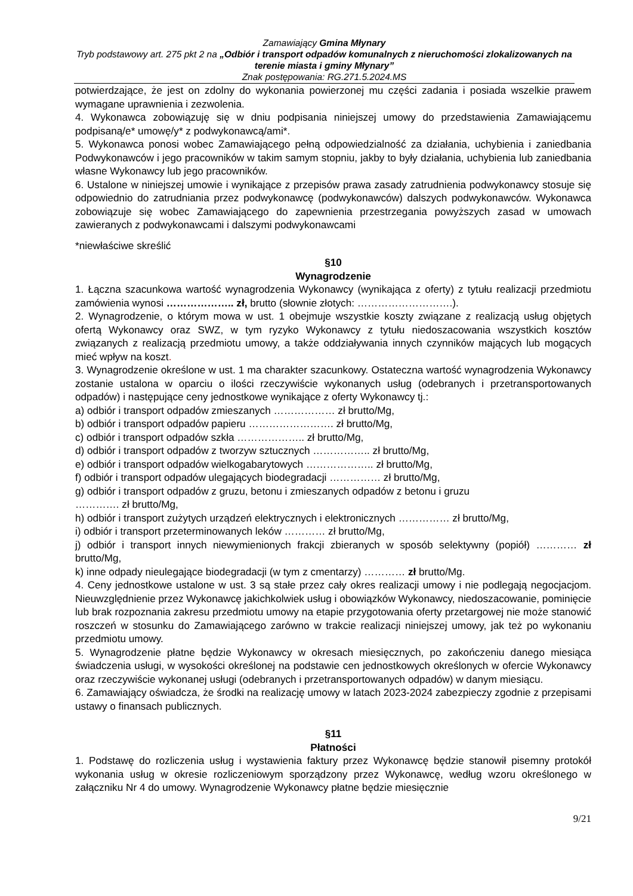Zamawiający Gmina Młynary
Tryb podstawowy art. 275 pkt 2 na „Odbiór i transport odpadów komunalnych z nieruchomości zlokalizowanych na terenie miasta i gminy Młynary”
Znak postępowania: RG.271.5.2024.MS
potwierdzające, że jest on zdolny do wykonania powierzonej mu części zadania i posiada wszelkie prawem wymagane uprawnienia i zezwolenia.
4. Wykonawca zobowiązuję się w dniu podpisania niniejszej umowy do przedstawienia Zamawiającemu podpisaną/e* umowę/y* z podwykonawcą/ami*.
5. Wykonawca ponosi wobec Zamawiającego pełną odpowiedzialność za działania, uchybienia i zaniedbania Podwykonawców i jego pracowników w takim samym stopniu, jakby to były działania, uchybienia lub zaniedbania własne Wykonawcy lub jego pracowników.
6. Ustalone w niniejszej umowie i wynikające z przepisów prawa zasady zatrudnienia podwykonawcy stosuje się odpowiednio do zatrudniania przez podwykonawcę (podwykonawców) dalszych podwykonawców. Wykonawca zobowiązuje się wobec Zamawiającego do zapewnienia przestrzegania powyższych zasad w umowach zawieranych z podwykonawcami i dalszymi podwykonawcami
*niewłaściwe skreślić
§10
Wynagrodzenie
1. Łączna szacunkowa wartość wynagrodzenia Wykonawcy (wynikająca z oferty) z tytułu realizacji przedmiotu zamówienia wynosi ……………….. zł, brutto (słownie złotych: ……………………….).
2. Wynagrodzenie, o którym mowa w ust. 1 obejmuje wszystkie koszty związane z realizacją usług objętych ofertą Wykonawcy oraz SWZ, w tym ryzyko Wykonawcy z tytułu niedoszacowania wszystkich kosztów związanych z realizacją przedmiotu umowy, a także oddziaływania innych czynników mających lub mogących mieć wpływ na koszt.
3. Wynagrodzenie określone w ust. 1 ma charakter szacunkowy. Ostateczna wartość wynagrodzenia Wykonawcy zostanie ustalona w oparciu o ilości rzeczywiście wykonanych usług (odebranych i przetransportowanych odpadów) i następujące ceny jednostkowe wynikające z oferty Wykonawcy tj.:
a) odbiór i transport odpadów zmieszanych ……………… zł brutto/Mg,
b) odbiór i transport odpadów papieru ……………………. zł brutto/Mg,
c) odbiór i transport odpadów szkła ……………….. zł brutto/Mg,
d) odbiór i transport odpadów z tworzyw sztucznych …………….. zł brutto/Mg,
e) odbiór i transport odpadów wielkogabarytowych ……………….. zł brutto/Mg,
f) odbiór i transport odpadów ulegających biodegradacji …………… zł brutto/Mg,
g) odbiór i transport odpadów z gruzu, betonu i zmieszanych odpadów z betonu i gruzu
…………. zł brutto/Mg,
h) odbiór i transport zużytych urządzeń elektrycznych i elektronicznych …………… zł brutto/Mg,
i) odbiór i transport przeterminowanych leków ………… zł brutto/Mg,
j) odbiór i transport innych niewymienionych frakcji zbieranych w sposób selektywny (popiół) ………… zł brutto/Mg,
k) inne odpady nieulegające biodegradacji (w tym z cmentarzy) ………… zł brutto/Mg.
4. Ceny jednostkowe ustalone w ust. 3 są stałe przez cały okres realizacji umowy i nie podlegają negocjacjom. Nieuwzględnienie przez Wykonawcę jakichkolwiek usług i obowiązków Wykonawcy, niedoszacowanie, pominięcie lub brak rozpoznania zakresu przedmiotu umowy na etapie przygotowania oferty przetargowej nie może stanowić roszczeń w stosunku do Zamawiającego zarówno w trakcie realizacji niniejszej umowy, jak też po wykonaniu przedmiotu umowy.
5. Wynagrodzenie płatne będzie Wykonawcy w okresach miesięcznych, po zakończeniu danego miesiąca świadczenia usługi, w wysokości określonej na podstawie cen jednostkowych określonych w ofercie Wykonawcy oraz rzeczywiście wykonanej usługi (odebranych i przetransportowanych odpadów) w danym miesiącu.
6. Zamawiający oświadcza, że środki na realizację umowy w latach 2023-2024 zabezpieczy zgodnie z przepisami ustawy o finansach publicznych.
§11
Płatności
1. Podstawę do rozliczenia usług i wystawienia faktury przez Wykonawcę będzie stanowił pisemny protokół wykonania usług w okresie rozliczeniowym sporządzony przez Wykonawcę, według wzoru określonego w załączniku Nr 4 do umowy. Wynagrodzenie Wykonawcy płatne będzie miesięcznie
9/21